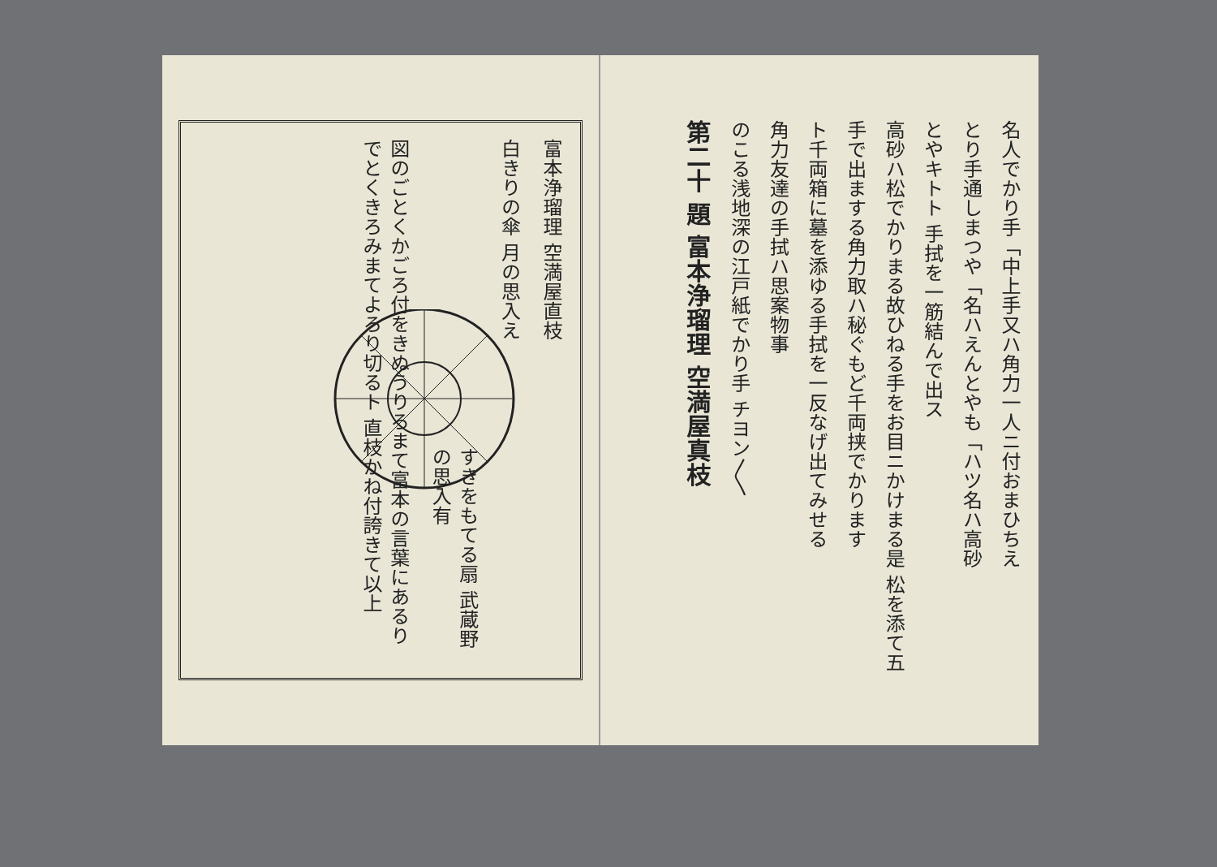富本浄瑠理 空満屋直枝
白きりの傘 月の思入え
すきをもてる扇 武蔵野の思入有
図のごとくかごろ付をきぬうりろまて富本の言葉にあるりでとくきろみまてよろり切るト 直枝かね付誇きて以上
名人でかり手「中上手又ハ角力一人ニ付おまひちえ
とり手通しまつや「名ハえんとやも「ハツ名ハ高砂
とやキトト 手拭を一筋結んで出ス
高砂ハ松でかりまる故ひねる手をお目ニかけまる是 松を添て五
手で出まする角力取ハ秘ぐもど千両挟でかります
ト千両箱に墓を添ゆる手拭を一反なげ出てみせる
角力友達の手拭ハ思案物事
のこる浅地深の江戸紙でかり手 チヨン〳〵
第二十 題 富本浄瑠理 空満屋真枝